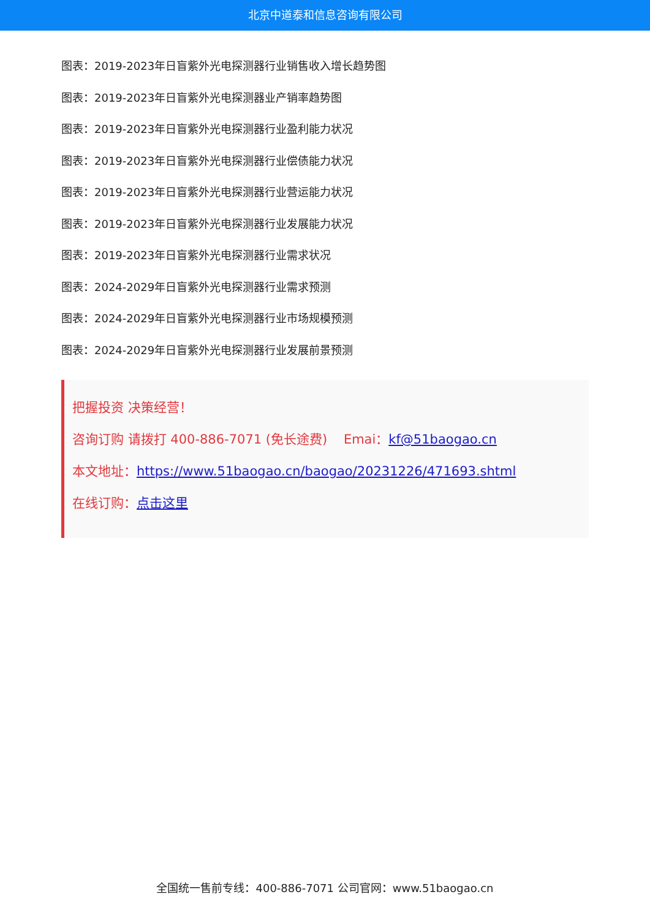北京中道泰和信息咨询有限公司
图表：2019-2023年日盲紫外光电探测器行业销售收入增长趋势图
图表：2019-2023年日盲紫外光电探测器业产销率趋势图
图表：2019-2023年日盲紫外光电探测器行业盈利能力状况
图表：2019-2023年日盲紫外光电探测器行业偿债能力状况
图表：2019-2023年日盲紫外光电探测器行业营运能力状况
图表：2019-2023年日盲紫外光电探测器行业发展能力状况
图表：2019-2023年日盲紫外光电探测器行业需求状况
图表：2024-2029年日盲紫外光电探测器行业需求预测
图表：2024-2029年日盲紫外光电探测器行业市场规模预测
图表：2024-2029年日盲紫外光电探测器行业发展前景预测
把握投资 决策经营！
咨询订购 请拨打 400-886-7071 (免长途费) Emai：kf@51baogao.cn
本文地址：https://www.51baogao.cn/baogao/20231226/471693.shtml
在线订购：点击这里
全国统一售前专线：400-886-7071 公司官网：www.51baogao.cn